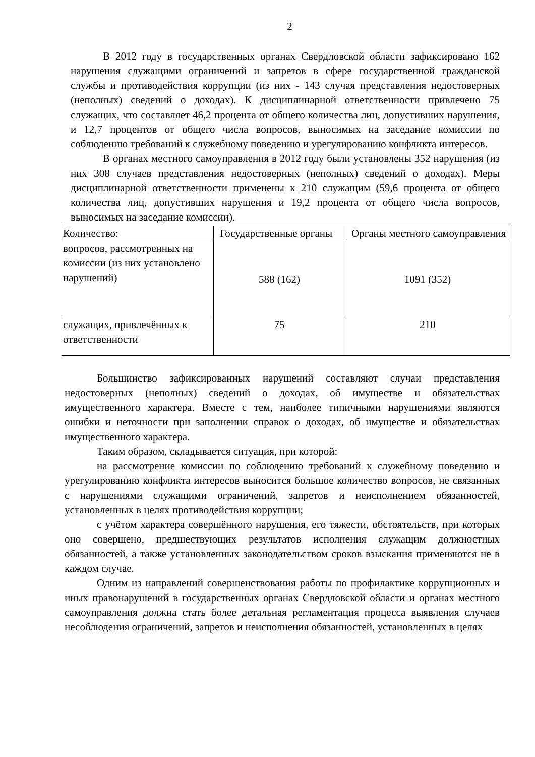2
В 2012 году в государственных органах Свердловской области зафиксировано 162 нарушения служащими ограничений и запретов в сфере государственной гражданской службы и противодействия коррупции (из них - 143 случая представления недостоверных (неполных) сведений о доходах). К дисциплинарной ответственности привлечено 75 служащих, что составляет 46,2 процента от общего количества лиц, допустивших нарушения, и 12,7 процентов от общего числа вопросов, выносимых на заседание комиссии по соблюдению требований к служебному поведению и урегулированию конфликта интересов.
В органах местного самоуправления в 2012 году были установлены 352 нарушения (из них 308 случаев представления недостоверных (неполных) сведений о доходах). Меры дисциплинарной ответственности применены к 210 служащим (59,6 процента от общего количества лиц, допустивших нарушения и 19,2 процента от общего числа вопросов, выносимых на заседание комиссии).
| Количество: | Государственные органы | Органы местного самоуправления |
| вопросов, рассмотренных на комиссии (из них установлено нарушений) | 588 (162) | 1091 (352) |
| служащих, привлечённых к ответственности | 75 | 210 |
Большинство зафиксированных нарушений составляют случаи представления недостоверных (неполных) сведений о доходах, об имуществе и обязательствах имущественного характера. Вместе с тем, наиболее типичными нарушениями являются ошибки и неточности при заполнении справок о доходах, об имуществе и обязательствах имущественного характера.
Таким образом, складывается ситуация, при которой:
на рассмотрение комиссии по соблюдению требований к служебному поведению и урегулированию конфликта интересов выносится большое количество вопросов, не связанных с нарушениями служащими ограничений, запретов и неисполнением обязанностей, установленных в целях противодействия коррупции;
с учётом характера совершённого нарушения, его тяжести, обстоятельств, при которых оно совершено, предшествующих результатов исполнения служащим должностных обязанностей, а также установленных законодательством сроков взыскания применяются не в каждом случае.
Одним из направлений совершенствования работы по профилактике коррупционных и иных правонарушений в государственных органах Свердловской области и органах местного самоуправления должна стать более детальная регламентация процесса выявления случаев несоблюдения ограничений, запретов и неисполнения обязанностей, установленных в целях